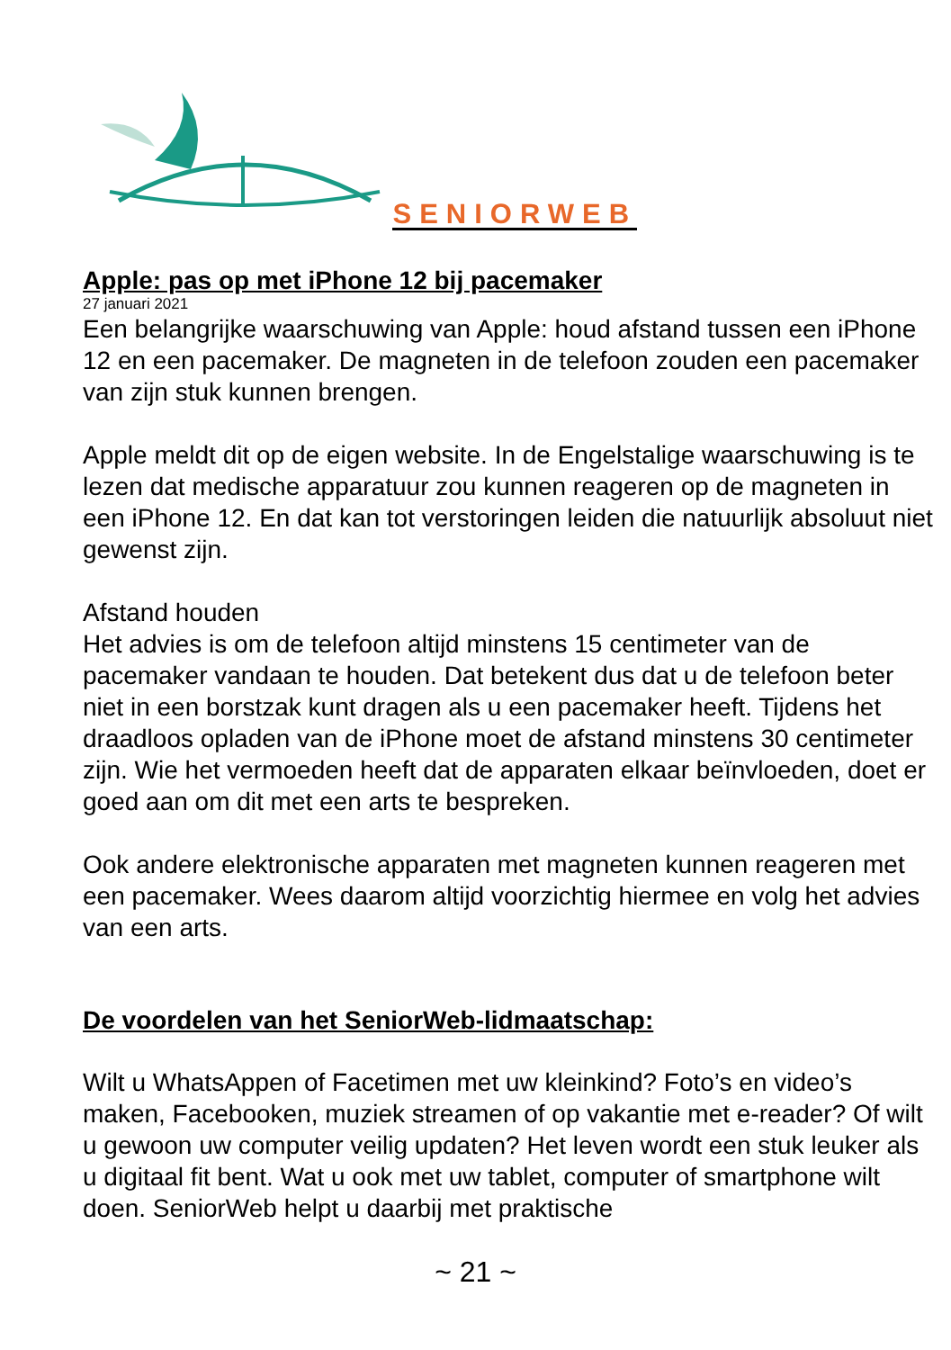SENIORWEB
Apple: pas op met iPhone 12 bij pacemaker
27 januari 2021
Een belangrijke waarschuwing van Apple: houd afstand tussen een iPhone 12 en een pacemaker. De magneten in de telefoon zouden een pacemaker van zijn stuk kunnen brengen.
Apple meldt dit op de eigen website. In de Engelstalige waarschuwing is te lezen dat medische apparatuur zou kunnen reageren op de magneten in een iPhone 12. En dat kan tot verstoringen leiden die natuurlijk absoluut niet gewenst zijn.
Afstand houden
Het advies is om de telefoon altijd minstens 15 centimeter van de pacemaker vandaan te houden. Dat betekent dus dat u de telefoon beter niet in een borstzak kunt dragen als u een pacemaker heeft. Tijdens het draadloos opladen van de iPhone moet de afstand minstens 30 centimeter zijn. Wie het vermoeden heeft dat de apparaten elkaar beïnvloeden, doet er goed aan om dit met een arts te bespreken.
Ook andere elektronische apparaten met magneten kunnen reageren met een pacemaker. Wees daarom altijd voorzichtig hiermee en volg het advies van een arts.
De voordelen van het SeniorWeb-lidmaatschap:
Wilt u WhatsAppen of Facetimen met uw kleinkind? Foto’s en video’s maken, Facebooken, muziek streamen of op vakantie met e-reader? Of wilt u gewoon uw computer veilig updaten? Het leven wordt een stuk leuker als u digitaal fit bent. Wat u ook met uw tablet, computer of smartphone wilt doen. SeniorWeb helpt u daarbij met praktische
~ 21 ~